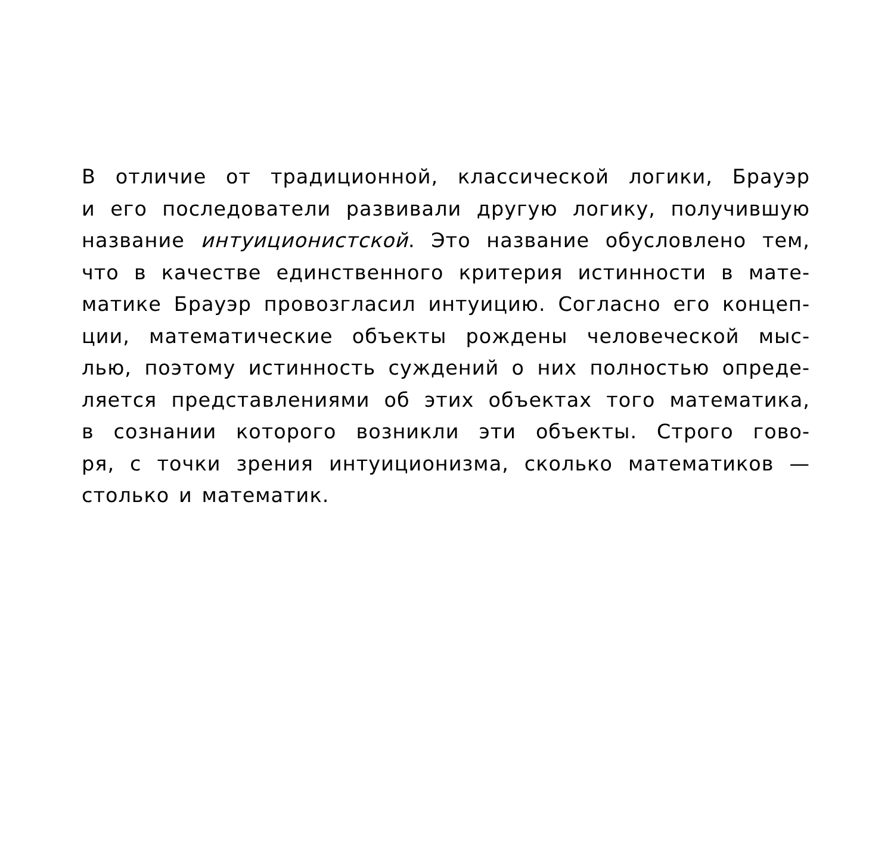В отличие от традиционной, классической логики, Брауэр
и его последователи развивали другую логику, получившую
название интуиционистской. Это название обусловлено тем,
что в качестве единственного критерия истинности в мате-
матике Брауэр провозгласил интуицию. Согласно его концеп-
ции, математические объекты рождены человеческой мыс-
лью, поэтому истинность суждений о них полностью опреде-
ляется представлениями об этих объектах того математика,
в сознании которого возникли эти объекты. Строго гово-
ря, с точки зрения интуиционизма, сколько математиков —
столько и математик.